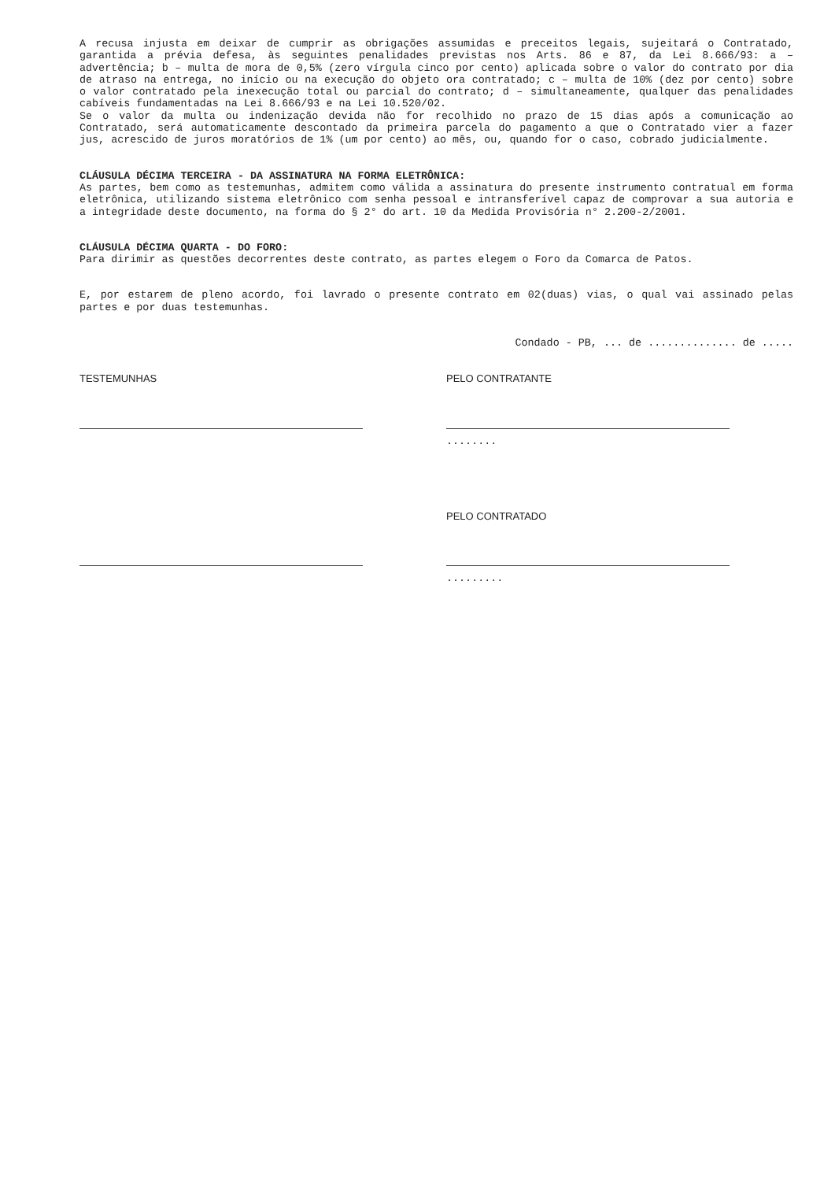A recusa injusta em deixar de cumprir as obrigações assumidas e preceitos legais, sujeitará o Contratado, garantida a prévia defesa, às seguintes penalidades previstas nos Arts. 86 e 87, da Lei 8.666/93: a – advertência; b – multa de mora de 0,5% (zero vírgula cinco por cento) aplicada sobre o valor do contrato por dia de atraso na entrega, no início ou na execução do objeto ora contratado; c – multa de 10% (dez por cento) sobre o valor contratado pela inexecução total ou parcial do contrato; d – simultaneamente, qualquer das penalidades cabíveis fundamentadas na Lei 8.666/93 e na Lei 10.520/02.
Se o valor da multa ou indenização devida não for recolhido no prazo de 15 dias após a comunicação ao Contratado, será automaticamente descontado da primeira parcela do pagamento a que o Contratado vier a fazer jus, acrescido de juros moratórios de 1% (um por cento) ao mês, ou, quando for o caso, cobrado judicialmente.
CLÁUSULA DÉCIMA TERCEIRA - DA ASSINATURA NA FORMA ELETRÔNICA:
As partes, bem como as testemunhas, admitem como válida a assinatura do presente instrumento contratual em forma eletrônica, utilizando sistema eletrônico com senha pessoal e intransferível capaz de comprovar a sua autoria e a integridade deste documento, na forma do § 2° do art. 10 da Medida Provisória n° 2.200-2/2001.
CLÁUSULA DÉCIMA QUARTA - DO FORO:
Para dirimir as questões decorrentes deste contrato, as partes elegem o Foro da Comarca de Patos.
E, por estarem de pleno acordo, foi lavrado o presente contrato em 02(duas) vias, o qual vai assinado pelas partes e por duas testemunhas.
Condado - PB, ... de .............. de .....
TESTEMUNHAS PELO CONTRATANTE
........
PELO CONTRATADO
.........